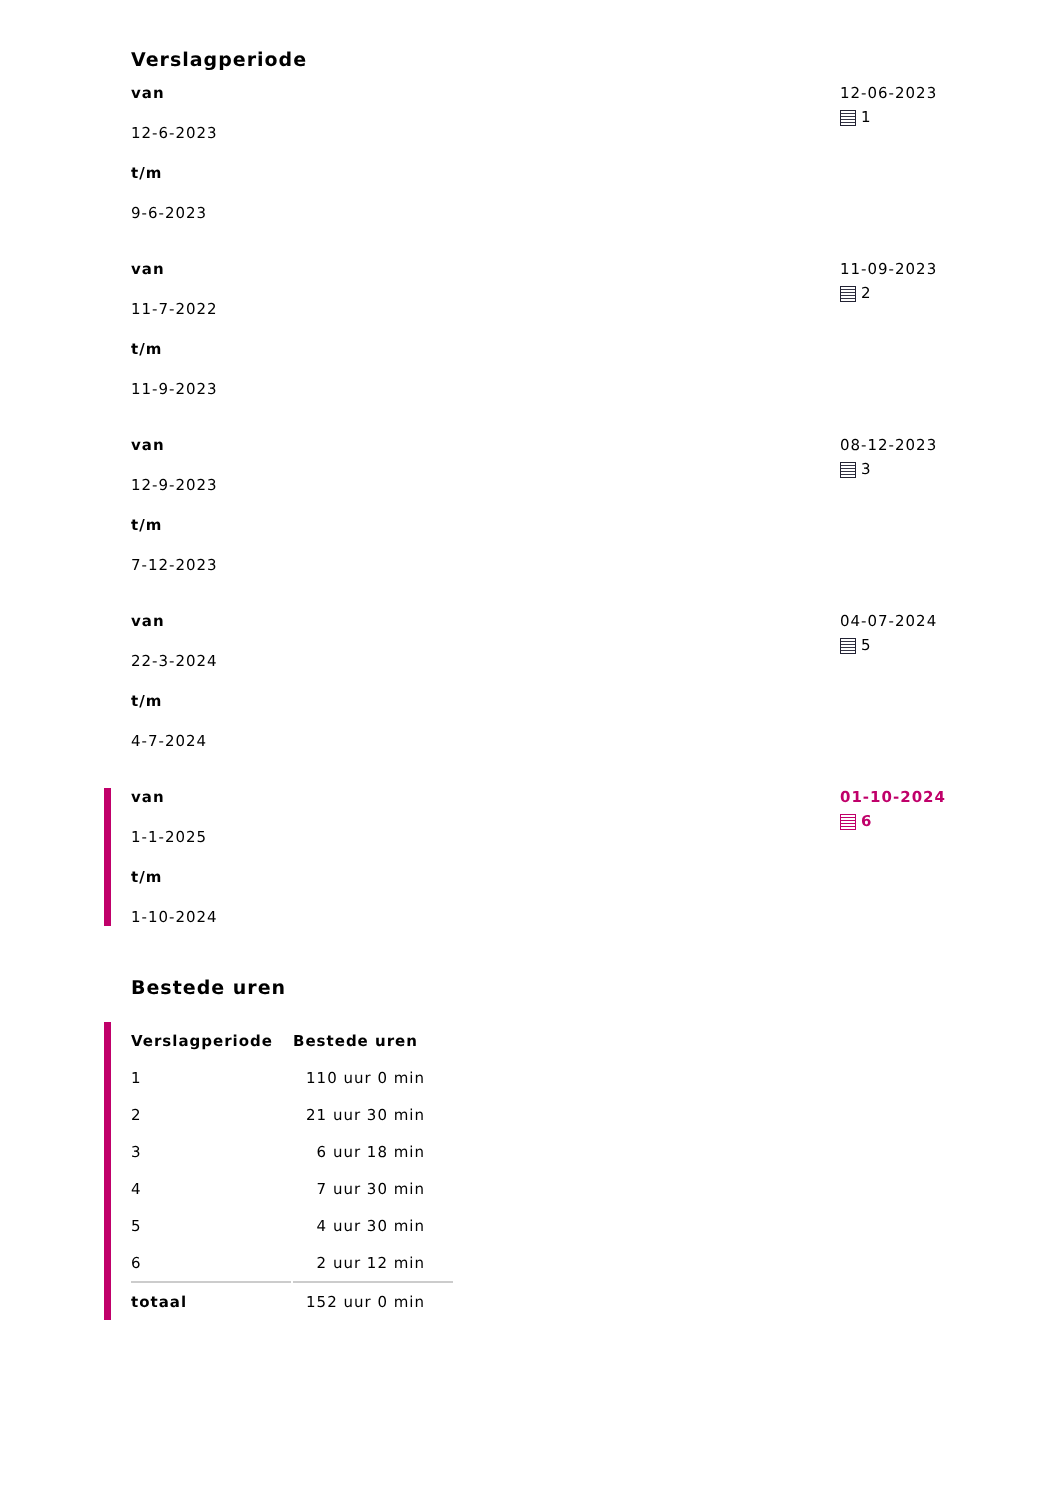Verslagperiode
van
12-6-2023
t/m
9-6-2023
12-06-2023
1
van
11-7-2022
t/m
11-9-2023
11-09-2023
2
van
12-9-2023
t/m
7-12-2023
08-12-2023
3
van
22-3-2024
t/m
4-7-2024
04-07-2024
5
van
1-1-2025
t/m
1-10-2024
01-10-2024
6
Bestede uren
| Verslagperiode | Bestede uren |
| --- | --- |
| 1 | 110 uur 0 min |
| 2 | 21 uur 30 min |
| 3 | 6 uur 18 min |
| 4 | 7 uur 30 min |
| 5 | 4 uur 30 min |
| 6 | 2 uur 12 min |
| totaal | 152 uur 0 min |